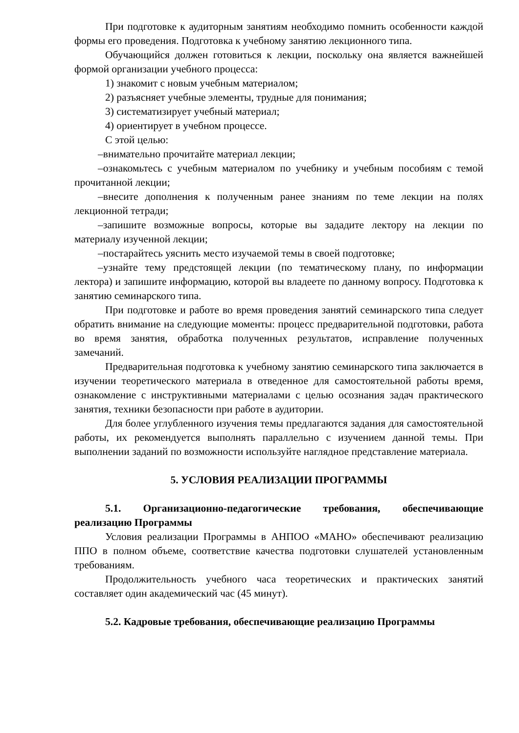При подготовке к аудиторным занятиям необходимо помнить особенности каждой формы его проведения. Подготовка к учебному занятию лекционного типа.
Обучающийся должен готовиться к лекции, поскольку она является важнейшей формой организации учебного процесса:
1) знакомит с новым учебным материалом;
2) разъясняет учебные элементы, трудные для понимания;
3) систематизирует учебный материал;
4) ориентирует в учебном процессе.
С этой целью:
–внимательно прочитайте материал лекции;
–ознакомьтесь с учебным материалом по учебнику и учебным пособиям с темой прочитанной лекции;
–внесите дополнения к полученным ранее знаниям по теме лекции на полях лекционной тетради;
–запишите возможные вопросы, которые вы зададите лектору на лекции по материалу изученной лекции;
–постарайтесь уяснить место изучаемой темы в своей подготовке;
–узнайте тему предстоящей лекции (по тематическому плану, по информации лектора) и запишите информацию, которой вы владеете по данному вопросу. Подготовка к занятию семинарского типа.
При подготовке и работе во время проведения занятий семинарского типа следует обратить внимание на следующие моменты: процесс предварительной подготовки, работа во время занятия, обработка полученных результатов, исправление полученных замечаний.
Предварительная подготовка к учебному занятию семинарского типа заключается в изучении теоретического материала в отведенное для самостоятельной работы время, ознакомление с инструктивными материалами с целью осознания задач практического занятия, техники безопасности при работе в аудитории.
Для более углубленного изучения темы предлагаются задания для самостоятельной работы, их рекомендуется выполнять параллельно с изучением данной темы. При выполнении заданий по возможности используйте наглядное представление материала.
5. УСЛОВИЯ РЕАЛИЗАЦИИ ПРОГРАММЫ
5.1. Организационно-педагогические требования, обеспечивающие реализацию Программы
Условия реализации Программы в АНПОО «МАНО» обеспечивают реализацию ППО в полном объеме, соответствие качества подготовки слушателей установленным требованиям.
Продолжительность учебного часа теоретических и практических занятий составляет один академический час (45 минут).
5.2. Кадровые требования, обеспечивающие реализацию Программы